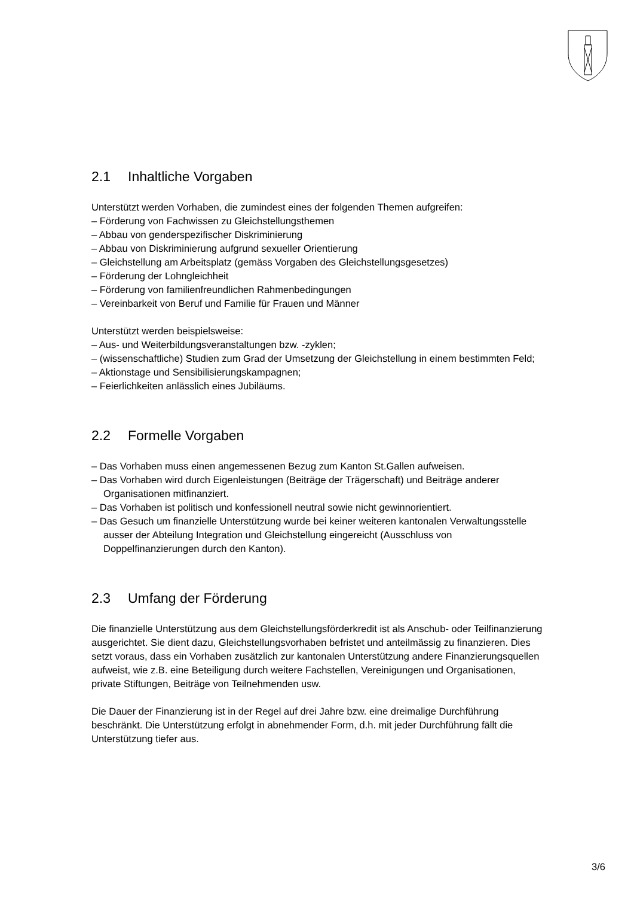2.1 Inhaltliche Vorgaben
Unterstützt werden Vorhaben, die zumindest eines der folgenden Themen aufgreifen:
– Förderung von Fachwissen zu Gleichstellungsthemen
– Abbau von genderspezifischer Diskriminierung
– Abbau von Diskriminierung aufgrund sexueller Orientierung
– Gleichstellung am Arbeitsplatz (gemäss Vorgaben des Gleichstellungsgesetzes)
– Förderung der Lohngleichheit
– Förderung von familienfreundlichen Rahmenbedingungen
– Vereinbarkeit von Beruf und Familie für Frauen und Männer
Unterstützt werden beispielsweise:
– Aus- und Weiterbildungsveranstaltungen bzw. -zyklen;
– (wissenschaftliche) Studien zum Grad der Umsetzung der Gleichstellung in einem bestimmten Feld;
– Aktionstage und Sensibilisierungskampagnen;
– Feierlichkeiten anlässlich eines Jubiläums.
2.2 Formelle Vorgaben
– Das Vorhaben muss einen angemessenen Bezug zum Kanton St.Gallen aufweisen.
– Das Vorhaben wird durch Eigenleistungen (Beiträge der Trägerschaft) und Beiträge anderer Organisationen mitfinanziert.
– Das Vorhaben ist politisch und konfessionell neutral sowie nicht gewinnorientiert.
– Das Gesuch um finanzielle Unterstützung wurde bei keiner weiteren kantonalen Verwaltungsstelle ausser der Abteilung Integration und Gleichstellung eingereicht (Ausschluss von Doppelfinanzierungen durch den Kanton).
2.3 Umfang der Förderung
Die finanzielle Unterstützung aus dem Gleichstellungsförderkredit ist als Anschub- oder Teilfinanzierung ausgerichtet. Sie dient dazu, Gleichstellungsvorhaben befristet und anteilmässig zu finanzieren. Dies setzt voraus, dass ein Vorhaben zusätzlich zur kantonalen Unterstützung andere Finanzierungsquellen aufweist, wie z.B. eine Beteiligung durch weitere Fachstellen, Vereinigungen und Organisationen, private Stiftungen, Beiträge von Teilnehmenden usw.
Die Dauer der Finanzierung ist in der Regel auf drei Jahre bzw. eine dreimalige Durchführung beschränkt. Die Unterstützung erfolgt in abnehmender Form, d.h. mit jeder Durchführung fällt die Unterstützung tiefer aus.
3/6